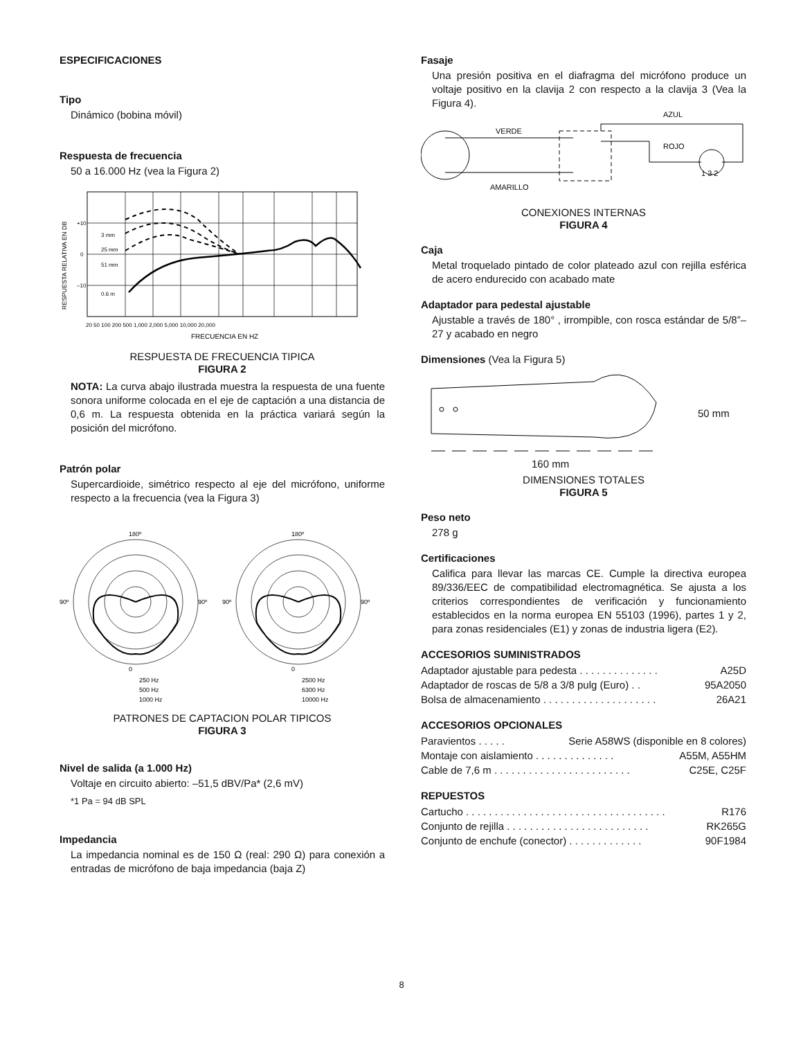ESPECIFICACIONES
Tipo
Dinámico (bobina móvil)
Respuesta de frecuencia
50 a 16.000 Hz (vea la Figura 2)
+10
0
–10
3 mm
25 mm
51 mm
0.6 m
20 50 100 200 500 1,000 2,000 5,000 10,000 20,000
FRECUENCIA EN HZ
RESPUESTA RELATIVA EN DB
RESPUESTA DE FRECUENCIA TIPICA
FIGURA 2
NOTA: La curva abajo ilustrada muestra la respuesta de una fuente sonora uniforme colocada en el eje de captación a una distancia de 0,6 m. La respuesta obtenida en la práctica variará según la posición del micrófono.
Patrón polar
Supercardioide, simétrico respecto al eje del micrófono, uniforme respecto a la frecuencia (vea la Figura 3)
180º
0
90º
90º
180º
0
90º
90º
250 Hz
500 Hz
1000 Hz
2500 Hz
6300 Hz
10000 Hz
PATRONES DE CAPTACION POLAR TIPICOS
FIGURA 3
Nivel de salida (a 1.000 Hz)
Voltaje en circuito abierto: –51,5 dBV/Pa* (2,6 mV)
*1 Pa = 94 dB SPL
Impedancia
La impedancia nominal es de 150 Ω (real: 290 Ω) para conexión a entradas de micrófono de baja impedancia (baja Z)
Fasaje
Una presión positiva en el diafragma del micrófono produce un voltaje positivo en la clavija 2 con respecto a la clavija 3 (Vea la Figura 4).
AZUL
VERDE
ROJO
AMARILLO
1 3 2
CONEXIONES INTERNAS
FIGURA 4
Caja
Metal troquelado pintado de color plateado azul con rejilla esférica de acero endurecido con acabado mate
Adaptador para pedestal ajustable
Ajustable a través de 180° , irrompible, con rosca estándar de 5/8”–27 y acabado en negro
Dimensiones (Vea la Figura 5)
50 mm
160 mm
DIMENSIONES TOTALES
FIGURA 5
Peso neto
278 g
Certificaciones
Califica para llevar las marcas CE. Cumple la directiva europea 89/336/EEC de compatibilidad electromagnética. Se ajusta a los criterios correspondientes de verificación y funcionamiento establecidos en la norma europea EN 55103 (1996), partes 1 y 2, para zonas residenciales (E1) y zonas de industria ligera (E2).
ACCESORIOS SUMINISTRADOS
Adaptador ajustable para pedesta . . . . . . . . . . . . . . A25D
Adaptador de roscas de 5/8 a 3/8 pulg (Euro) . . 95A2050
Bolsa de almacenamiento . . . . . . . . . . . . . . . . . . . . 26A21
ACCESORIOS OPCIONALES
Paravientos . . . . . Serie A58WS (disponible en 8 colores)
Montaje con aislamiento . . . . . . . . . . . . . . A55M, A55HM
Cable de 7,6 m . . . . . . . . . . . . . . . . . . . . . . . . C25E, C25F
REPUESTOS
Cartucho . . . . . . . . . . . . . . . . . . . . . . . . . . . . . . . . . . . R176
Conjunto de rejilla . . . . . . . . . . . . . . . . . . . . . . . . . RK265G
Conjunto de enchufe (conector) . . . . . . . . . . . . . 90F1984
8